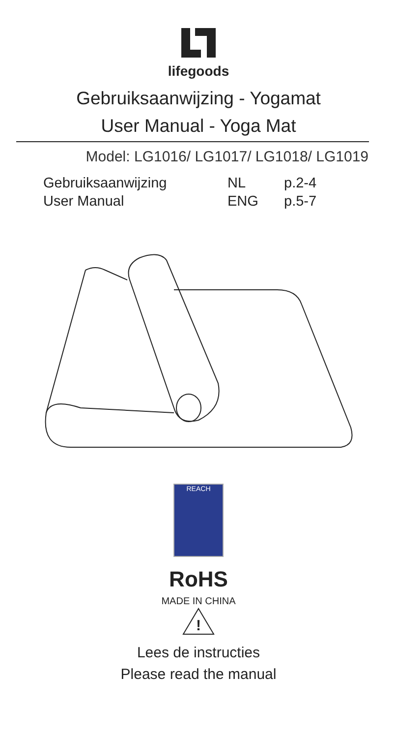lifegoods
Gebruiksaanwijzing - Yogamat
User Manual - Yoga Mat
Model: LG1016/ LG1017/ LG1018/ LG1019
| Gebruiksaanwijzing | NL | p.2-4 |
| User Manual | ENG | p.5-7 |
REACH
RoHS
MADE IN CHINA
!
Lees de instructies
Please read the manual